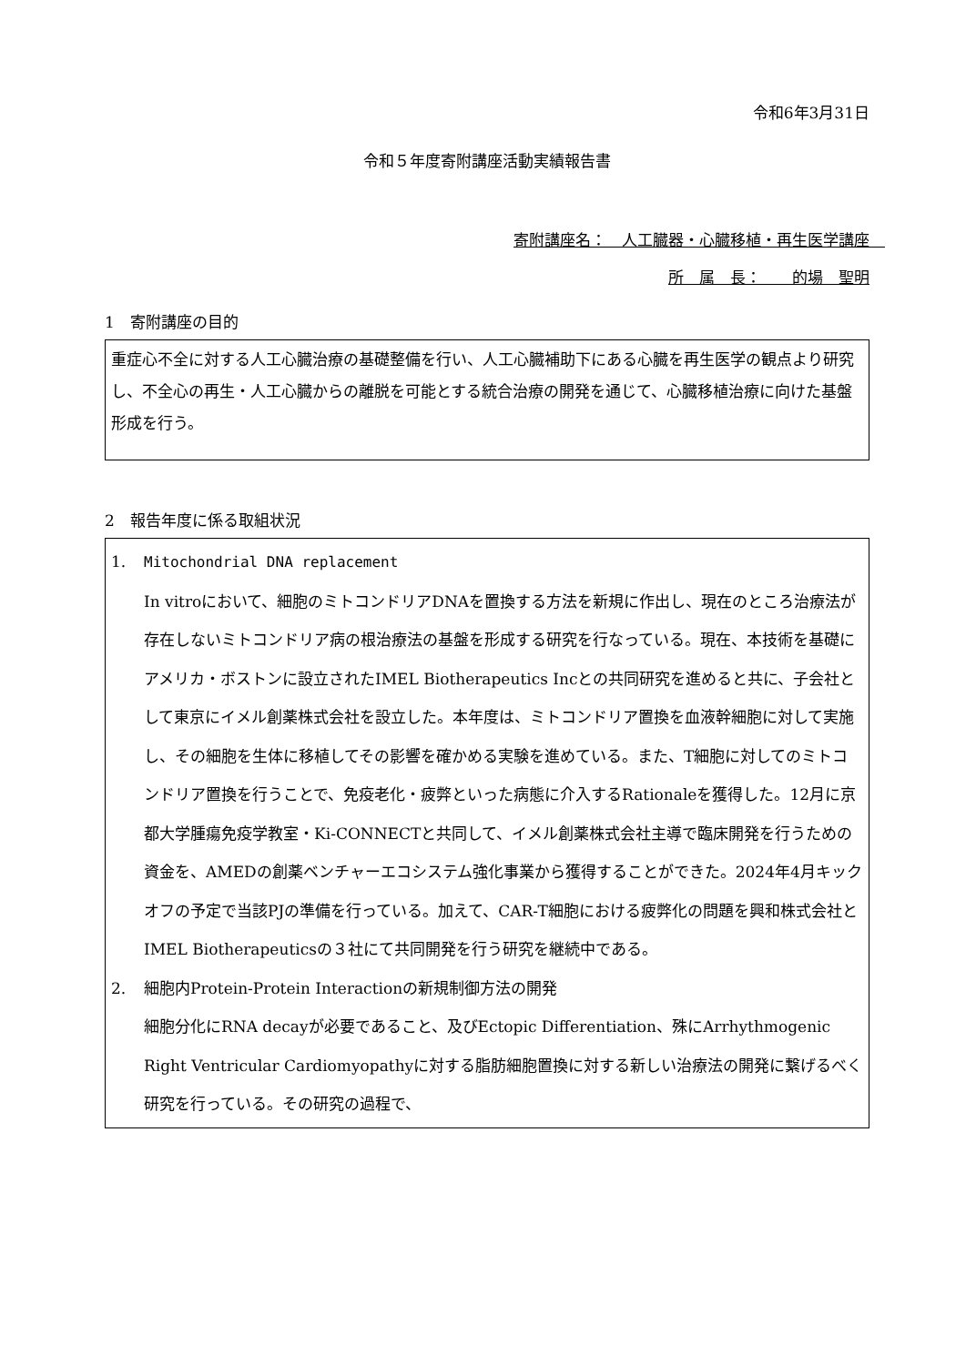令和6年3月31日
令和５年度寄附講座活動実績報告書
寄附講座名：　人工臓器・心臓移植・再生医学講座　
所　属　長：　　的場　聖明
1　寄附講座の目的
重症心不全に対する人工心臓治療の基礎整備を行い、人工心臓補助下にある心臓を再生医学の観点より研究し、不全心の再生・人工心臓からの離脱を可能とする統合治療の開発を通じて、心臓移植治療に向けた基盤形成を行う。
2　報告年度に係る取組状況
1. Mitochondrial DNA replacement
In vitroにおいて、細胞のミトコンドリアDNAを置換する方法を新規に作出し、現在のところ治療法が存在しないミトコンドリア病の根治療法の基盤を形成する研究を行なっている。現在、本技術を基礎にアメリカ・ボストンに設立されたIMEL Biotherapeutics Incとの共同研究を進めると共に、子会社として東京にイメル創薬株式会社を設立した。本年度は、ミトコンドリア置換を血液幹細胞に対して実施し、その細胞を生体に移植してその影響を確かめる実験を進めている。また、T細胞に対してのミトコンドリア置換を行うことで、免疫老化・疲弊といった病態に介入するRationaleを獲得した。12月に京都大学腫瘍免疫学教室・Ki-CONNECTと共同して、イメル創薬株式会社主導で臨床開発を行うための資金を、AMEDの創薬ベンチャーエコシステム強化事業から獲得することができた。2024年4月キックオフの予定で当該PJの準備を行っている。加えて、CAR-T細胞における疲弊化の問題を興和株式会社とIMEL Biotherapeuticsの３社にて共同開発を行う研究を継続中である。
2. 細胞内Protein-Protein Interactionの新規制御方法の開発
細胞分化にRNA decayが必要であること、及びEctopic Differentiation、殊にArrhythmogenic Right Ventricular Cardiomyopathyに対する脂肪細胞置換に対する新しい治療法の開発に繋げるべく研究を行っている。その研究の過程で、